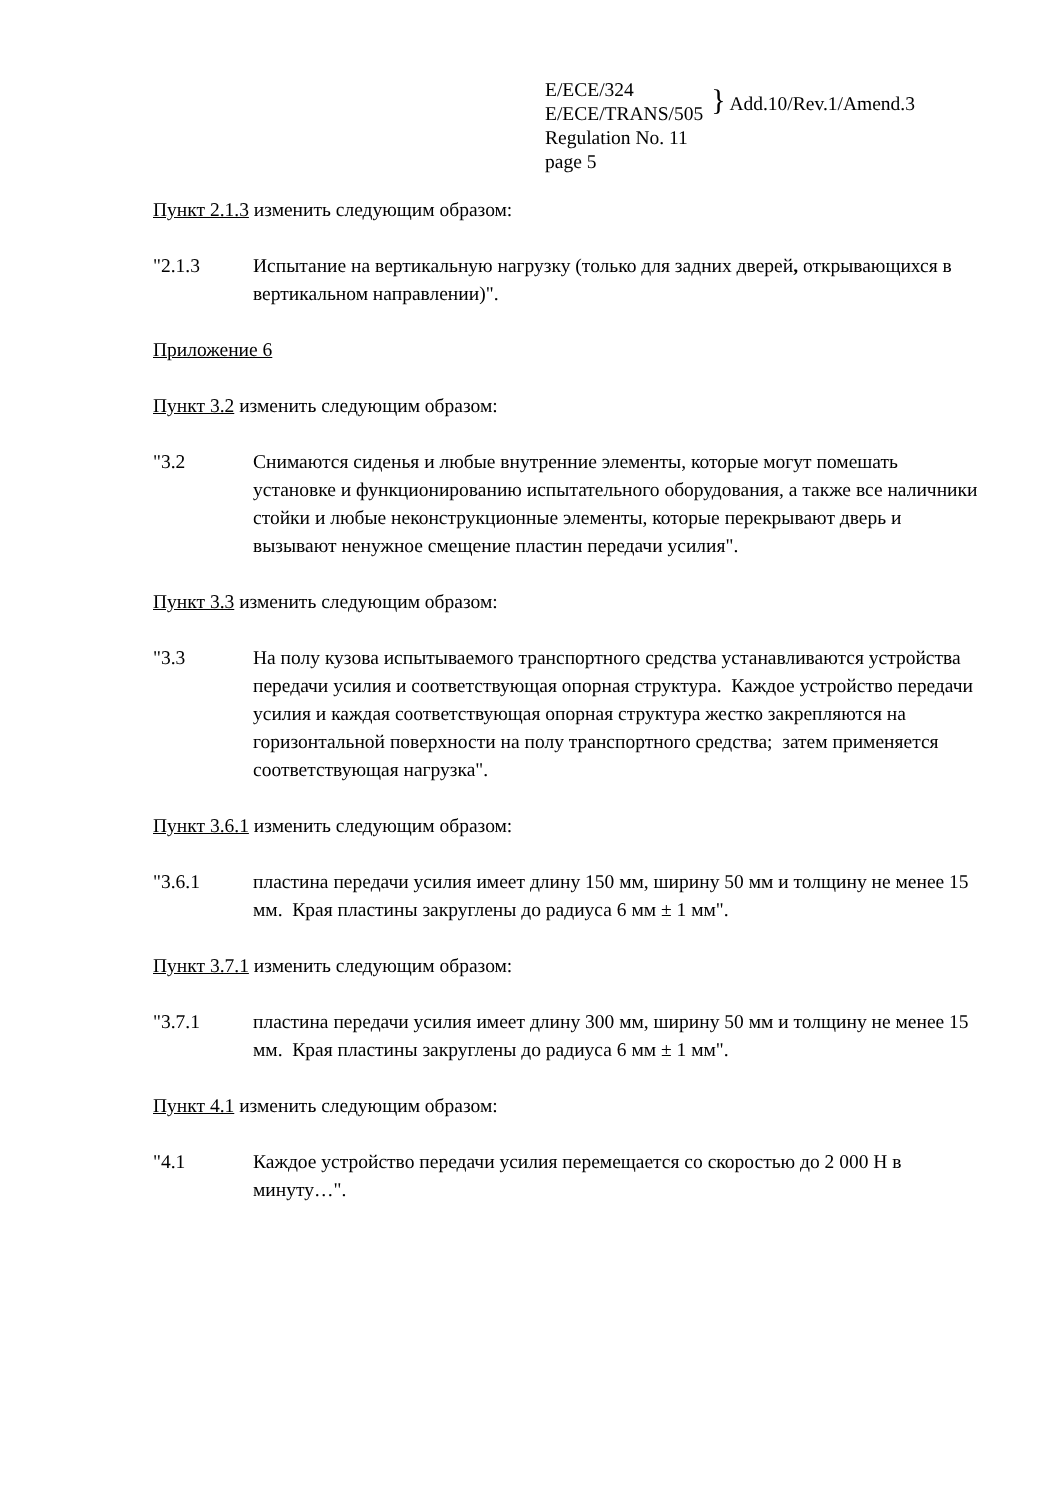E/ECE/324
E/ECE/TRANS/505
Regulation No. 11
page 5
} Add.10/Rev.1/Amend.3
Пункт 2.1.3 изменить следующим образом:
"2.1.3 Испытание на вертикальную нагрузку (только для задних дверей, открывающихся в вертикальном направлении)".
Приложение 6
Пункт 3.2 изменить следующим образом:
"3.2 Снимаются сиденья и любые внутренние элементы, которые могут помешать установке и функционированию испытательного оборудования, а также все наличники стойки и любые неконструкционные элементы, которые перекрывают дверь и вызывают ненужное смещение пластин передачи усилия".
Пункт 3.3 изменить следующим образом:
"3.3 На полу кузова испытываемого транспортного средства устанавливаются устройства передачи усилия и соответствующая опорная структура. Каждое устройство передачи усилия и каждая соответствующая опорная структура жестко закрепляются на горизонтальной поверхности на полу транспортного средства; затем применяется соответствующая нагрузка".
Пункт 3.6.1 изменить следующим образом:
"3.6.1 пластина передачи усилия имеет длину 150 мм, ширину 50 мм и толщину не менее 15 мм. Края пластины закруглены до радиуса 6 мм ± 1 мм".
Пункт 3.7.1 изменить следующим образом:
"3.7.1 пластина передачи усилия имеет длину 300 мм, ширину 50 мм и толщину не менее 15 мм. Края пластины закруглены до радиуса 6 мм ± 1 мм".
Пункт 4.1 изменить следующим образом:
"4.1 Каждое устройство передачи усилия перемещается со скоростью до 2 000 Н в минуту…".